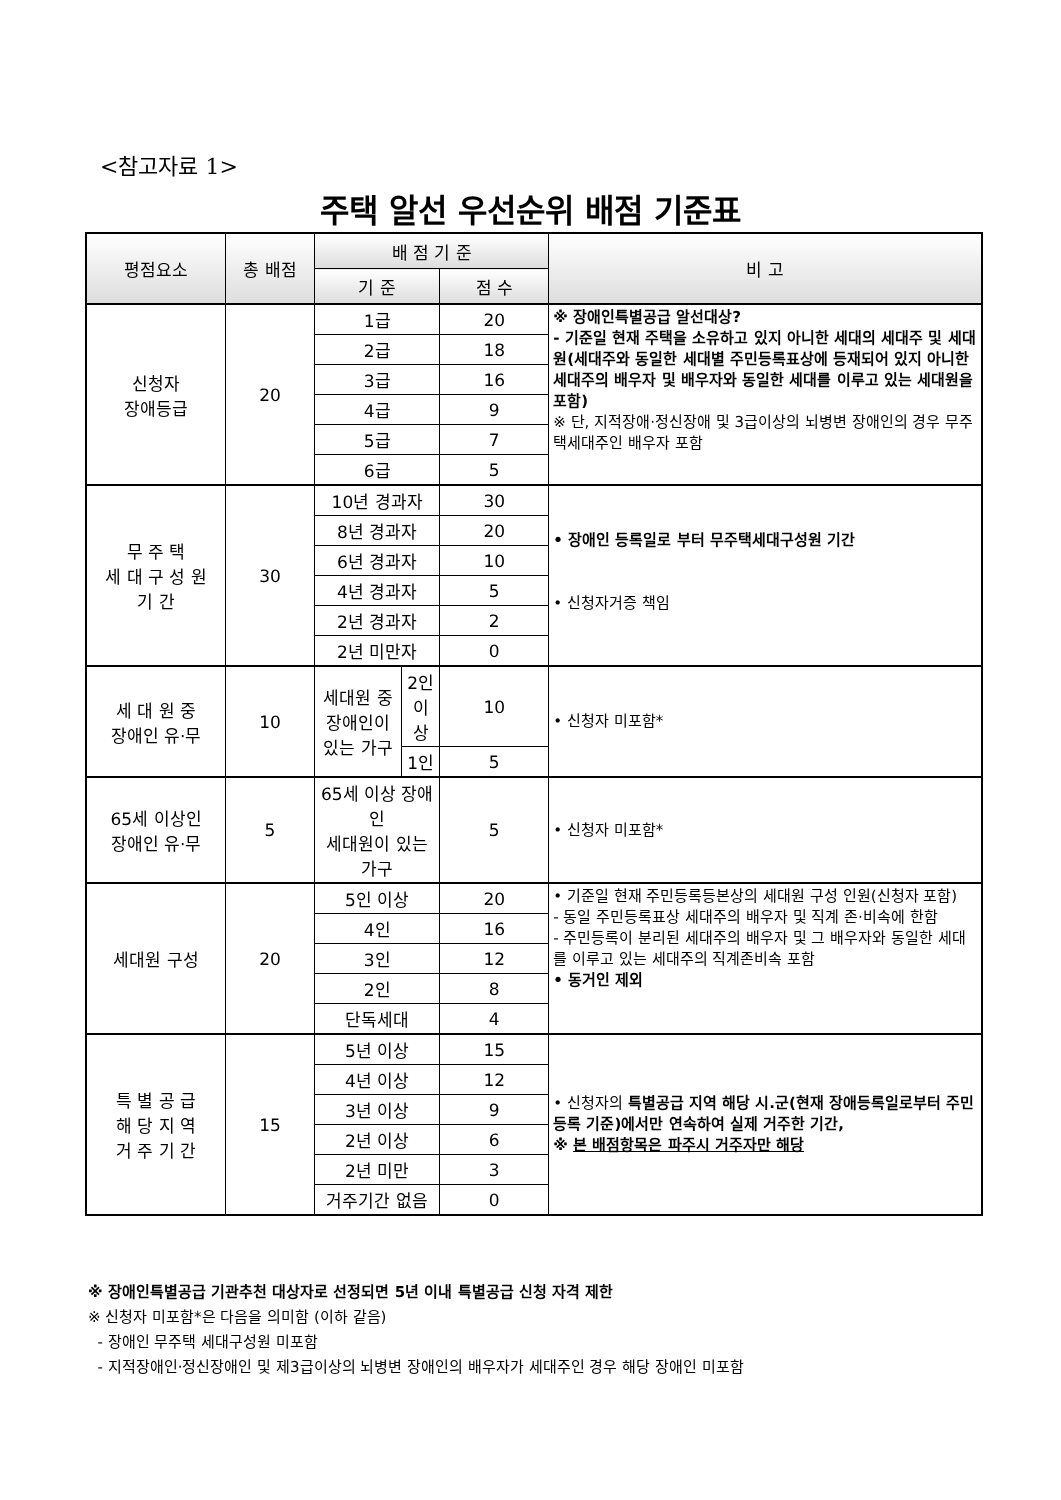<참고자료 1>
주택 알선 우선순위 배점 기준표
| 평점요소 | 총 배점 | 배 점 기 준 | | | 비 고 |
| --- | --- | --- | --- | --- | --- |
| | | 기 준 | | 점 수 | |
| 신청자 장애등급 | 20 | 1급 | | 20 | ※ 장애인특별공급 알선대상? - 기준일 현재 주택을 소유하고 있지 아니한 세대의 세대주 및 세대원(세대주와 동일한 세대별 주민등록표상에 등재되어 있지 아니한 세대주의 배우자 및 배우자와 동일한 세대를 이루고 있는 세대원을 포함) ※ 단, 지적장애·정신장애 및 3급이상의 뇌병변 장애인의 경우 무주택세대주인 배우자 포함 |
| | | 2급 | | 18 | |
| | | 3급 | | 16 | |
| | | 4급 | | 9 | |
| | | 5급 | | 7 | |
| | | 6급 | | 5 | |
| 무 주 택 세 대 구 성 원 기 간 | 30 | 10년 경과자 | | 30 | • 장애인 등록일로 부터 무주택세대구성원 기간 • 신청자거증 책임 |
| | | 8년 경과자 | | 20 | |
| | | 6년 경과자 | | 10 | |
| | | 4년 경과자 | | 5 | |
| | | 2년 경과자 | | 2 | |
| | | 2년 미만자 | | 0 | |
| 세 대 원 중 장애인 유·무 | 10 | 세대원 중 장애인이 있는 가구 | 2인이상 | 10 | • 신청자 미포함* |
| | | | 1인 | 5 | |
| 65세 이상인 장애인 유·무 | 5 | 65세 이상 장애인 세대원이 있는 가구 | | 5 | • 신청자 미포함* |
| 세대원 구성 | 20 | 5인 이상 | | 20 | • 기준일 현재 주민등록등본상의 세대원 구성 인원(신청자 포함) - 동일 주민등록표상 세대주의 배우자 및 직계 존·비속에 한함 - 주민등록이 분리된 세대주의 배우자 및 그 배우자와 동일한 세대를 이루고 있는 세대주의 직계존비속 포함 • 동거인 제외 |
| | | 4인 | | 16 | |
| | | 3인 | | 12 | |
| | | 2인 | | 8 | |
| | | 단독세대 | | 4 | |
| 특 별 공 급 해 당 지 역 거 주 기 간 | 15 | 5년 이상 | | 15 | • 신청자의 특별공급 지역 해당 시.군(현재 장애등록일로부터 주민등록 기준)에서만 연속하여 실제 거주한 기간, ※ 본 배점항목은 파주시 거주자만 해당 |
| | | 4년 이상 | | 12 | |
| | | 3년 이상 | | 9 | |
| | | 2년 이상 | | 6 | |
| | | 2년 미만 | | 3 | |
| | | 거주기간 없음 | | 0 | |
※ 장애인특별공급 기관추천 대상자로 선정되면 5년 이내 특별공급 신청 자격 제한
※ 신청자 미포함*은 다음을 의미함 (이하 같음)
- 장애인 무주택 세대구성원 미포함
- 지적장애인·정신장애인 및 제3급이상의 뇌병변 장애인의 배우자가 세대주인 경우 해당 장애인 미포함